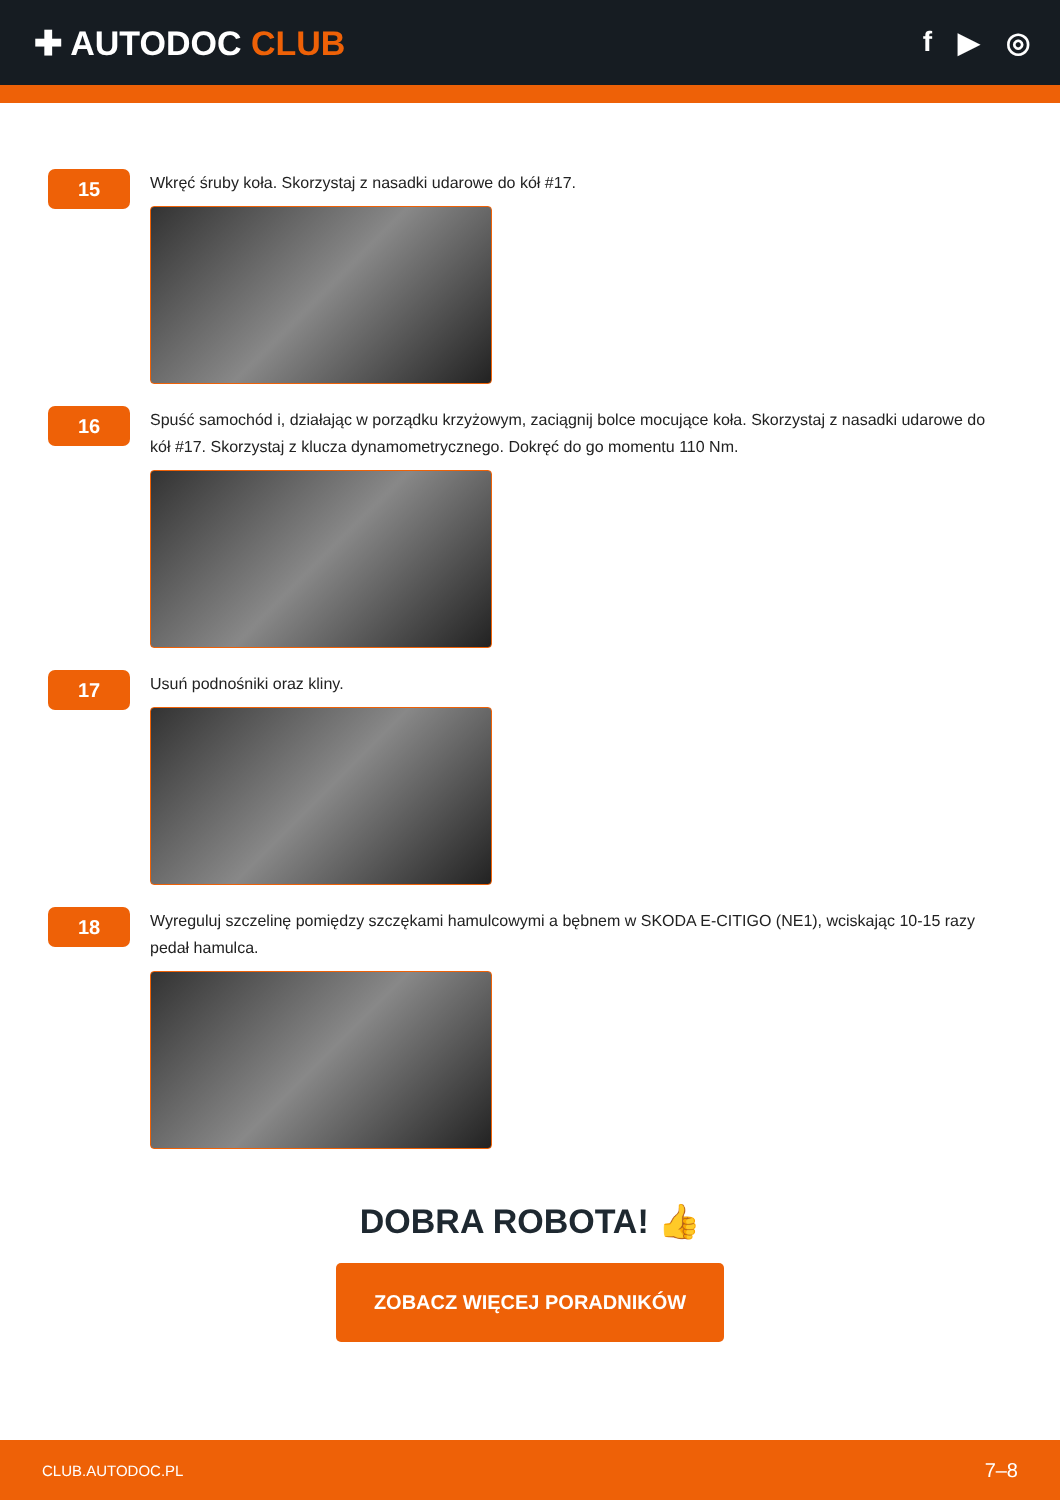✚ AUTODOC CLUB
f ▶ ◎
15
Wkręć śruby koła. Skorzystaj z nasadki udarowe do kół #17.
16
Spuść samochód i, działając w porządku krzyżowym, zaciągnij bolce mocujące koła. Skorzystaj z nasadki udarowe do kół #17. Skorzystaj z klucza dynamometrycznego. Dokręć do go momentu 110 Nm.
17
Usuń podnośniki oraz kliny.
18
Wyreguluj szczelinę pomiędzy szczękami hamulcowymi a bębnem w SKODA E-CITIGO (NE1), wciskając 10-15 razy pedał hamulca.
DOBRA ROBOTA! 👍
ZOBACZ WIĘCEJ PORADNIKÓW
CLUB.AUTODOC.PL 7–8